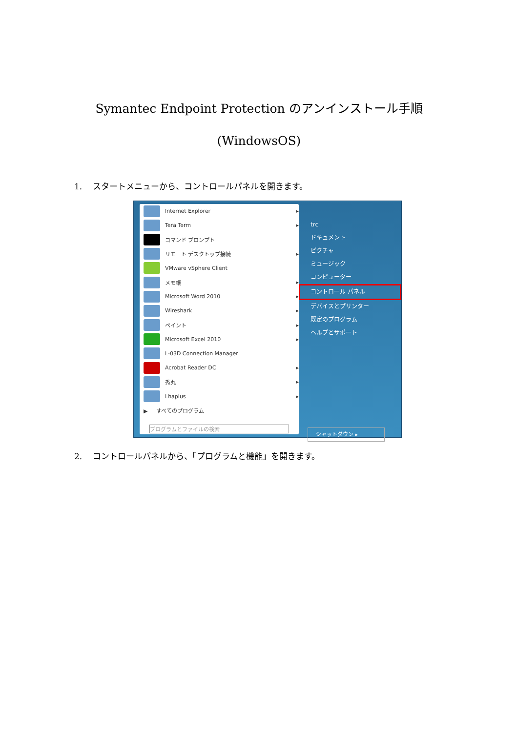Symantec Endpoint Protection のアンインストール手順
(WindowsOS)
1. スタートメニューから、コントロールパネルを開きます。
Internet Explorer ▸
Tera Term ▸
コマンド プロンプト
リモート デスクトップ接続 ▸
VMware vSphere Client
メモ帳 ▸
Microsoft Word 2010 ▸
Wireshark ▸
ペイント ▸
Microsoft Excel 2010 ▸
L-03D Connection Manager
Acrobat Reader DC ▸
秀丸 ▸
Lhaplus ▸
▶ すべてのプログラム
プログラムとファイルの検索
trc
ドキュメント
ピクチャ
ミュージック
コンピューター
コントロール パネル
デバイスとプリンター
既定のプログラム
ヘルプとサポート
シャットダウン ▸
2. コントロールパネルから、「プログラムと機能」を開きます。